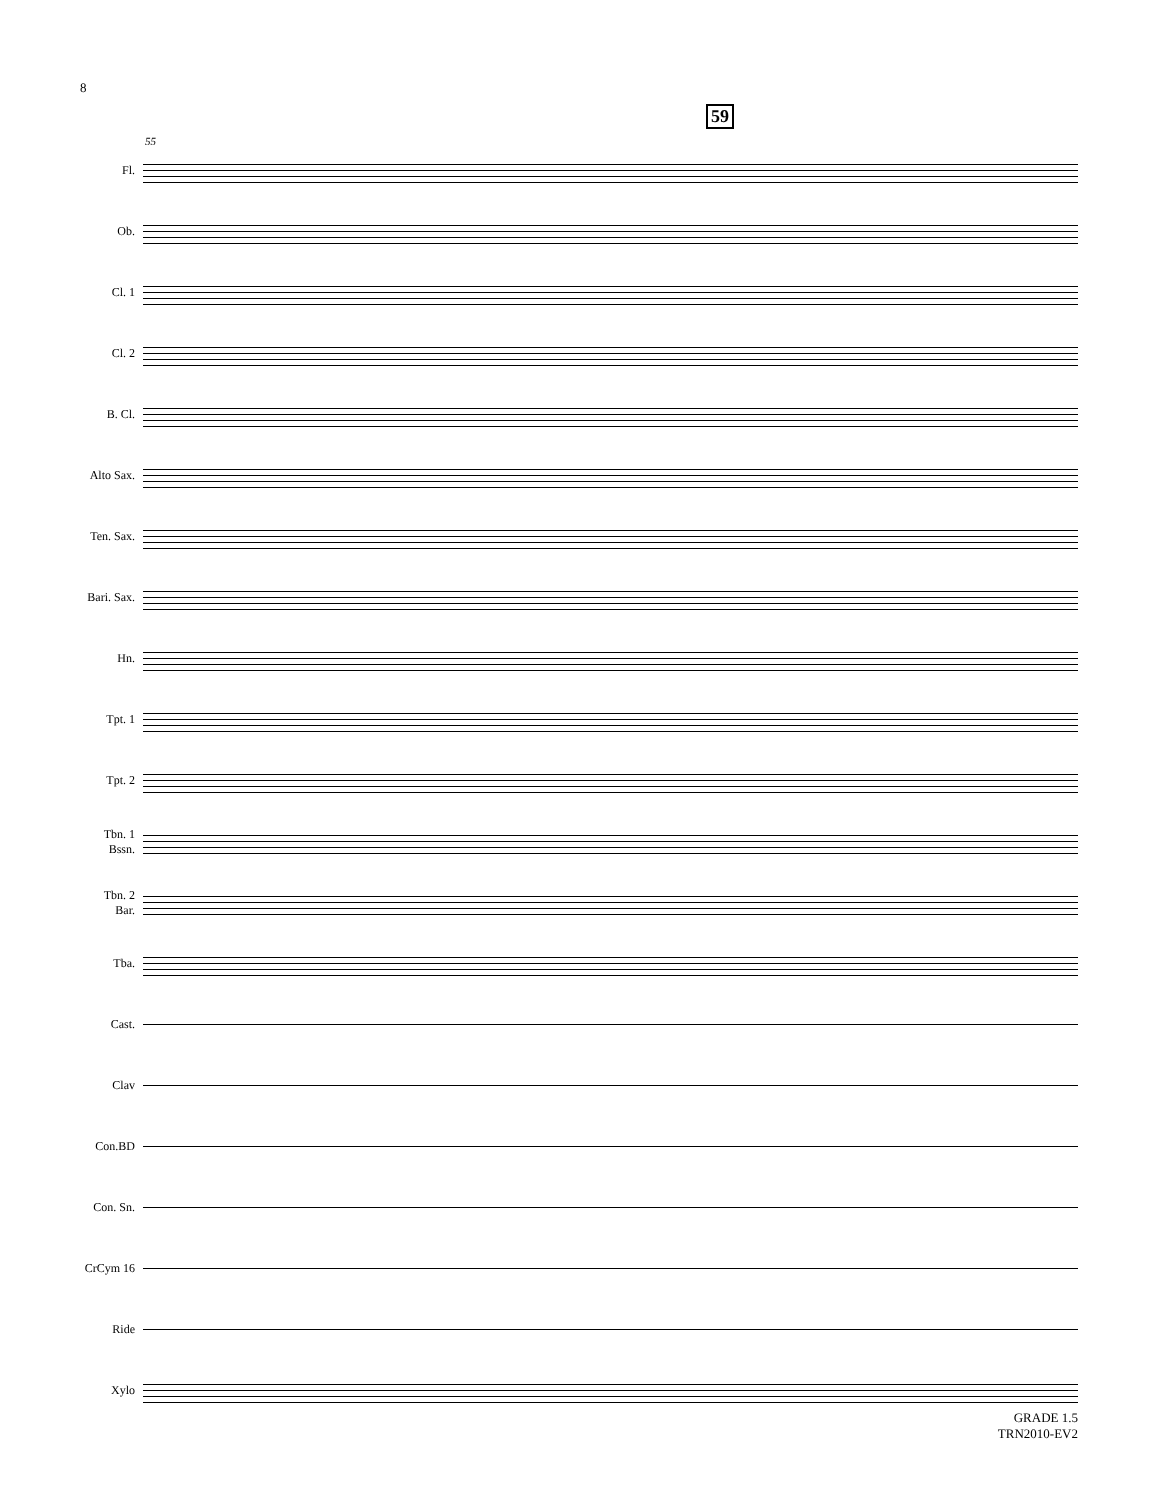8
59
55
Fl.
Ob.
Cl. 1
Cl. 2
B. Cl.
Alto Sax.
Ten. Sax.
Bari. Sax.
Hn.
Tpt. 1
Tpt. 2
Tbn. 1
Bssn.
Tbn. 2
Bar.
Tba.
Cast.
Clav
Con.BD
Con. Sn.
CrCym 16
Ride
Xylo
GRADE 1.5
TRN2010-EV2